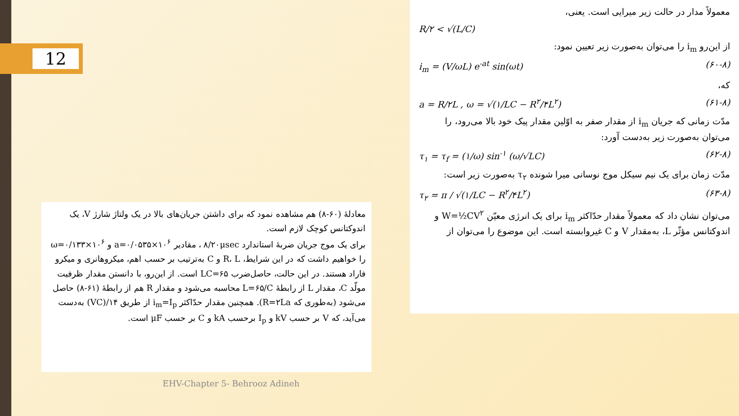12
معمولاً مدار در حالت زیر میرایی است. یعنی،
R/۲ < √(L/C)
از این‌رو i<sub>m</sub> را می‌توان به‌صورت زیر تعیین نمود:
i<sub>m</sub> = (V/ωL) e<sup>-at</sup> sin(ωt) (۶۰-۸)
که،
a = R/۲L , ω = √(۱/LC − R<sup>۲</sup>/۴L<sup>۲</sup>) (۶۱-۸)
مدّت زمانی که جریان i<sub>m</sub> از مقدار صفر به اوّلین مقدار پیک خود بالا می‌رود، را می‌توان به‌صورت زیر به‌دست آورد:
τ<sub>۱</sub> = τ<sub>f</sub> = (۱/ω) sin<sup>-۱</sup> (ω/√LC) (۶۲-۸)
مدّت زمان برای یک نیم سیکل موج نوسانی میرا شونده τ<sub>۲</sub> به‌صورت زیر است:
τ<sub>۲</sub> = π / √(۱/LC − R<sup>۲</sup>/۴L<sup>۲</sup>) (۶۳-۸)
می‌توان نشان داد که معمولاً مقدار حدّاکثر i<sub>m</sub> برای یک انرژی معیّن W=½CV<sup>۲</sup> و اندوکتانس مؤثّر L، به‌مقدار V و C غیروابسته است. این موضوع را می‌توان از
معادلهٔ (۶۰-۸) هم مشاهده نمود که برای داشتن جریان‌های بالا در یک ولتاژ شارژ V، یک اندوکتانس کوچک لازم است.
برای یک موج جریان ضربهٔ استاندارد ۸/۲۰μsec ، مقادیر a=۰/۰۵۳۵×۱۰<sup>۶</sup> و ω=۰/۱۳۳×۱۰<sup>۶</sup> را خواهیم داشت که در این شرایط، R، L و C به‌ترتیب بر حسب اهم، میکروهانری و میکرو فاراد هستند. در این حالت، حاصل‌ضرب LC=۶۵ است. از این‌رو، با دانستن مقدار ظرفیت مولّد C، مقدار L از رابطهٔ L=۶۵/C محاسبه می‌شود و مقدار R هم از رابطهٔ (۶۱-۸) حاصل می‌شود (به‌طوری که R=۲La). همچنین مقدار حدّاکثر i<sub>m</sub>=I<sub>p</sub> از طریق ۱۴/(VC) به‌دست می‌آید، که V بر حسب kV و I<sub>p</sub> برحسب kA و C بر حسب μF است.
EHV-Chapter 5- Behrooz Adineh